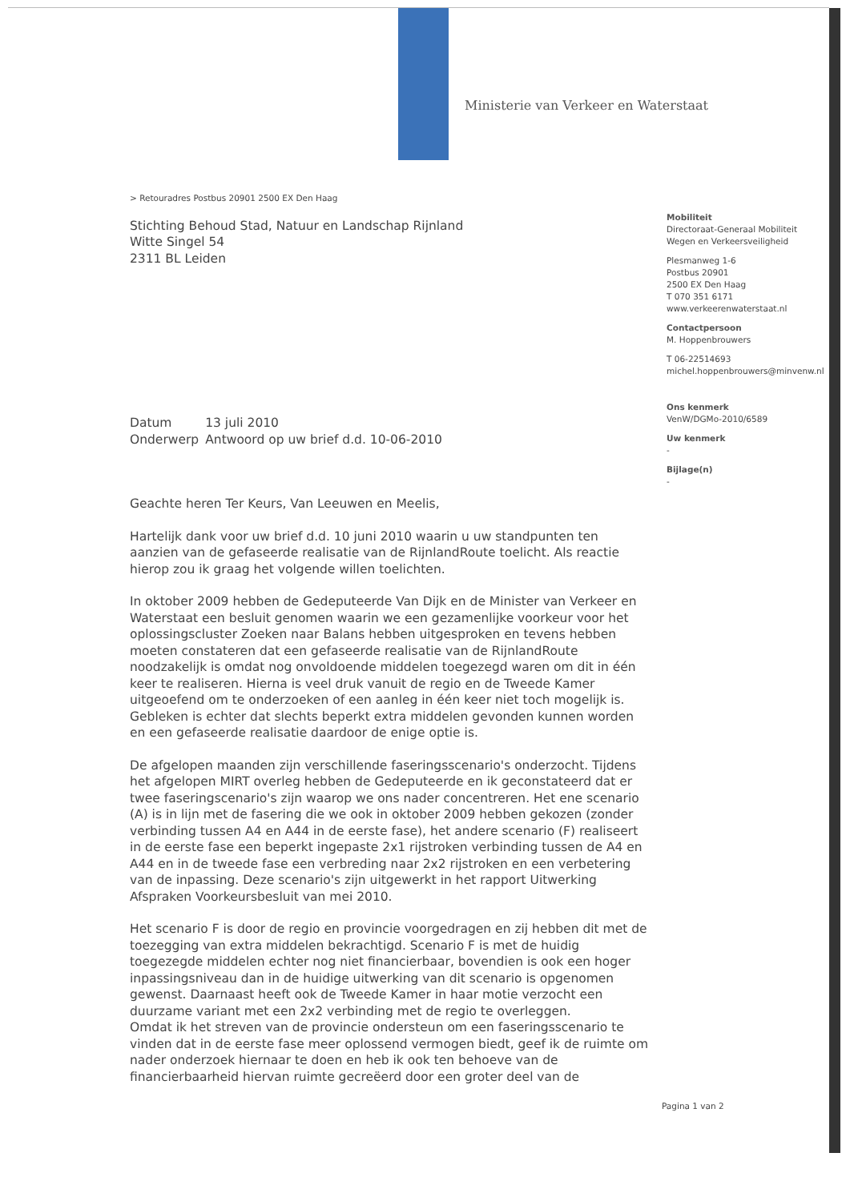Ministerie van Verkeer en Waterstaat
> Retouradres Postbus 20901 2500 EX Den Haag
Stichting Behoud Stad, Natuur en Landschap Rijnland
Witte Singel 54
2311 BL Leiden
| Datum | 13 juli 2010 |
| Onderwerp | Antwoord op uw brief d.d. 10-06-2010 |
Geachte heren Ter Keurs, Van Leeuwen en Meelis,
Hartelijk dank voor uw brief d.d. 10 juni 2010 waarin u uw standpunten ten aanzien van de gefaseerde realisatie van de RijnlandRoute toelicht. Als reactie hierop zou ik graag het volgende willen toelichten.
In oktober 2009 hebben de Gedeputeerde Van Dijk en de Minister van Verkeer en Waterstaat een besluit genomen waarin we een gezamenlijke voorkeur voor het oplossingscluster Zoeken naar Balans hebben uitgesproken en tevens hebben moeten constateren dat een gefaseerde realisatie van de RijnlandRoute noodzakelijk is omdat nog onvoldoende middelen toegezegd waren om dit in één keer te realiseren. Hierna is veel druk vanuit de regio en de Tweede Kamer uitgeoefend om te onderzoeken of een aanleg in één keer niet toch mogelijk is. Gebleken is echter dat slechts beperkt extra middelen gevonden kunnen worden en een gefaseerde realisatie daardoor de enige optie is.
De afgelopen maanden zijn verschillende faseringsscenario's onderzocht. Tijdens het afgelopen MIRT overleg hebben de Gedeputeerde en ik geconstateerd dat er twee faseringscenario's zijn waarop we ons nader concentreren. Het ene scenario (A) is in lijn met de fasering die we ook in oktober 2009 hebben gekozen (zonder verbinding tussen A4 en A44 in de eerste fase), het andere scenario (F) realiseert in de eerste fase een beperkt ingepaste 2x1 rijstroken verbinding tussen de A4 en A44 en in de tweede fase een verbreding naar 2x2 rijstroken en een verbetering van de inpassing. Deze scenario's zijn uitgewerkt in het rapport Uitwerking Afspraken Voorkeursbesluit van mei 2010.
Het scenario F is door de regio en provincie voorgedragen en zij hebben dit met de toezegging van extra middelen bekrachtigd. Scenario F is met de huidig toegezegde middelen echter nog niet financierbaar, bovendien is ook een hoger inpassingsniveau dan in de huidige uitwerking van dit scenario is opgenomen gewenst. Daarnaast heeft ook de Tweede Kamer in haar motie verzocht een duurzame variant met een 2x2 verbinding met de regio te overleggen.
Omdat ik het streven van de provincie ondersteun om een faseringsscenario te vinden dat in de eerste fase meer oplossend vermogen biedt, geef ik de ruimte om nader onderzoek hiernaar te doen en heb ik ook ten behoeve van de financierbaarheid hiervan ruimte gecreëerd door een groter deel van de
Mobiliteit
Directoraat-Generaal Mobiliteit
Wegen en Verkeersveiligheid
Plesmanweg 1-6
Postbus 20901
2500 EX Den Haag
T 070 351 6171
www.verkeerenwaterstaat.nl
Contactpersoon
M. Hoppenbrouwers
T 06-22514693
michel.hoppenbrouwers@minvenw.nl
Ons kenmerk
VenW/DGMo-2010/6589
Uw kenmerk
-
Bijlage(n)
-
Pagina 1 van 2